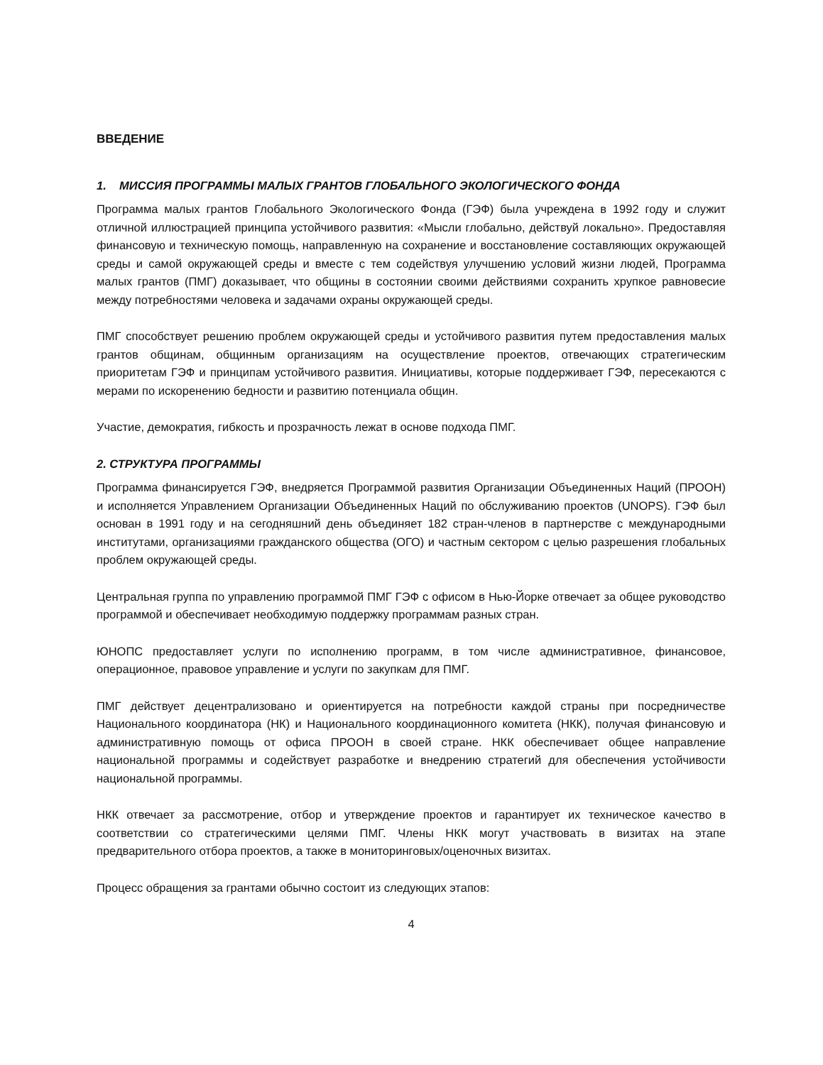ВВЕДЕНИЕ
1. МИССИЯ ПРОГРАММЫ МАЛЫХ ГРАНТОВ ГЛОБАЛЬНОГО ЭКОЛОГИЧЕСКОГО ФОНДА
Программа малых грантов Глобального Экологического Фонда (ГЭФ) была учреждена в 1992 году и служит отличной иллюстрацией принципа устойчивого развития: «Мысли глобально, действуй локально». Предоставляя финансовую и техническую помощь, направленную на сохранение и восстановление составляющих окружающей среды и самой окружающей среды и вместе с тем содействуя улучшению условий жизни людей, Программа малых грантов (ПМГ) доказывает, что общины в состоянии своими действиями сохранить хрупкое равновесие между потребностями человека и задачами охраны окружающей среды.
ПМГ способствует решению проблем окружающей среды и устойчивого развития путем предоставления малых грантов общинам, общинным организациям на осуществление проектов, отвечающих стратегическим приоритетам ГЭФ и принципам устойчивого развития. Инициативы, которые поддерживает ГЭФ, пересекаются с мерами по искоренению бедности и развитию потенциала общин.
Участие, демократия, гибкость и прозрачность лежат в основе подхода ПМГ.
2. СТРУКТУРА ПРОГРАММЫ
Программа финансируется ГЭФ, внедряется Программой развития Организации Объединенных Наций (ПРООН) и исполняется Управлением Организации Объединенных Наций по обслуживанию проектов (UNOPS). ГЭФ был основан в 1991 году и на сегодняшний день объединяет 182 стран-членов в партнерстве с международными институтами, организациями гражданского общества (ОГО) и частным сектором с целью разрешения глобальных проблем окружающей среды.
Центральная группа по управлению программой ПМГ ГЭФ с офисом в Нью-Йорке отвечает за общее руководство программой и обеспечивает необходимую поддержку программам разных стран.
ЮНОПС предоставляет услуги по исполнению программ, в том числе административное, финансовое, операционное, правовое управление и услуги по закупкам для ПМГ.
ПМГ действует децентрализовано и ориентируется на потребности каждой страны при посредничестве Национального координатора (НК) и Национального координационного комитета (НКК), получая финансовую и административную помощь от офиса ПРООН в своей стране. НКК обеспечивает общее направление национальной программы и содействует разработке и внедрению стратегий для обеспечения устойчивости национальной программы.
НКК отвечает за рассмотрение, отбор и утверждение проектов и гарантирует их техническое качество в соответствии со стратегическими целями ПМГ. Члены НКК могут участвовать в визитах на этапе предварительного отбора проектов, а также в мониторинговых/оценочных визитах.
Процесс обращения за грантами обычно состоит из следующих этапов:
4